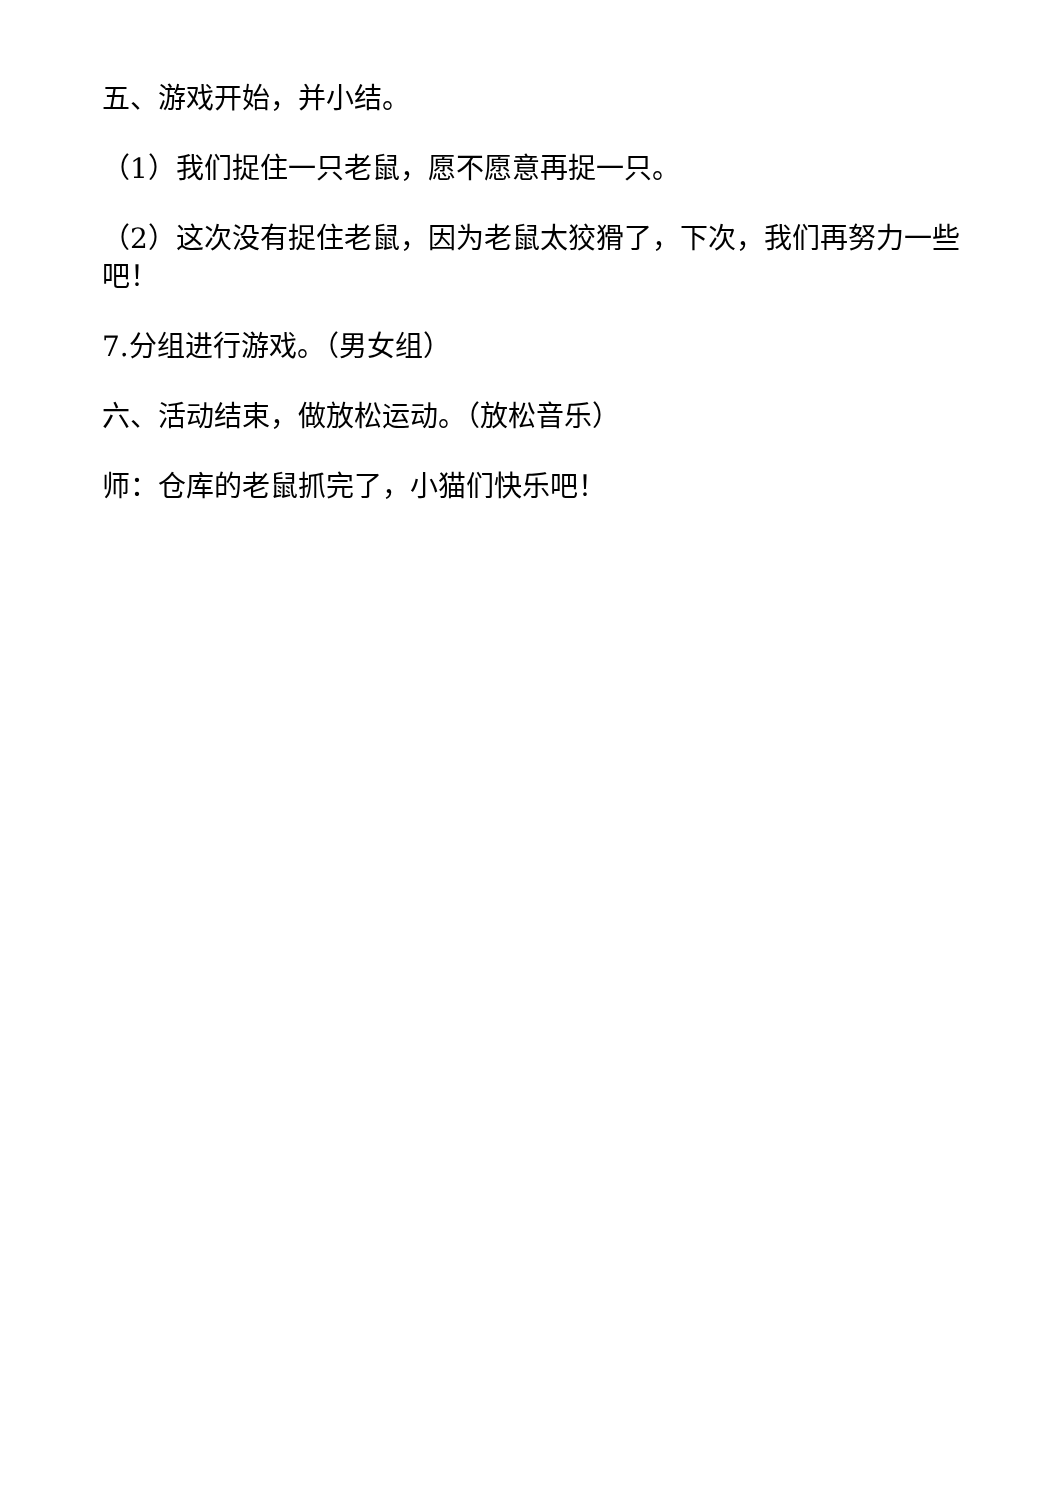五、游戏开始，并小结。
（1）我们捉住一只老鼠，愿不愿意再捉一只。
（2）这次没有捉住老鼠，因为老鼠太狡猾了，下次，我们再努力一些吧！
7.分组进行游戏。（男女组）
六、活动结束，做放松运动。（放松音乐）
师：仓库的老鼠抓完了，小猫们快乐吧！